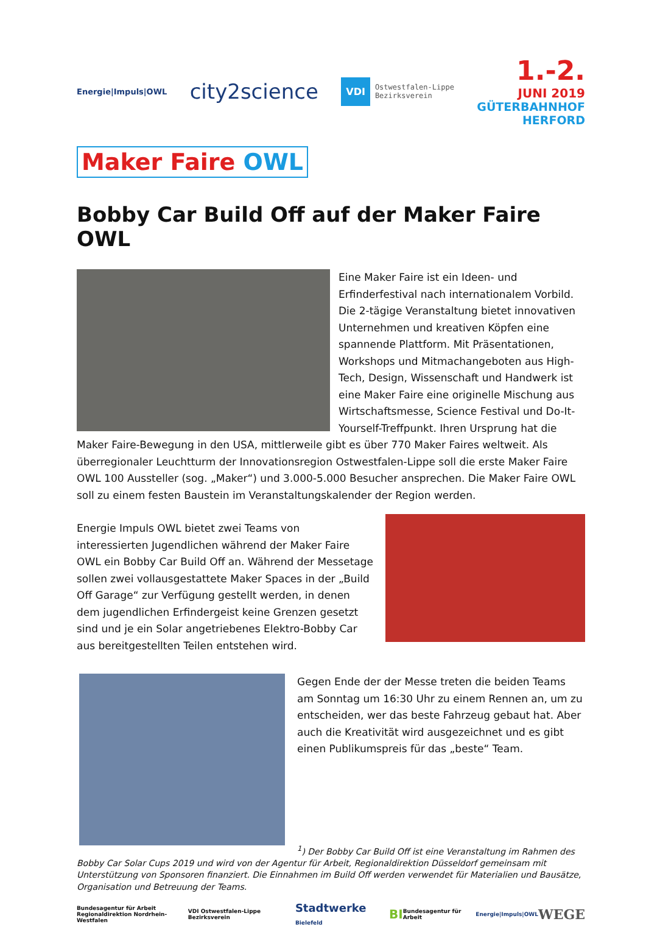Energie|Impuls|OWL
city2science
VDI Ostwestfalen-Lippe
Bezirksverein
1.-2.
JUNI 2019
GÜTERBAHNHOF
HERFORD
Maker Faire OWL
Bobby Car Build Off auf der Maker Faire OWL
Eine Maker Faire ist ein Ideen- und Erfinderfestival nach internationalem Vorbild. Die 2-tägige Veranstaltung bietet innovativen Unternehmen und kreativen Köpfen eine spannende Plattform. Mit Präsentationen, Workshops und Mitmachangeboten aus High-Tech, Design, Wissenschaft und Handwerk ist eine Maker Faire eine originelle Mischung aus Wirtschaftsmesse, Science Festival und Do-It-Yourself-Treffpunkt. Ihren Ursprung hat die Maker Faire-Bewegung in den USA, mittlerweile gibt es über 770 Maker Faires weltweit. Als überregionaler Leuchtturm der Innovationsregion Ostwestfalen-Lippe soll die erste Maker Faire OWL 100 Aussteller (sog. „Maker“) und 3.000-5.000 Besucher ansprechen. Die Maker Faire OWL soll zu einem festen Baustein im Veranstaltungskalender der Region werden.
Energie Impuls OWL bietet zwei Teams von interessierten Jugendlichen während der Maker Faire OWL ein Bobby Car Build Off an. Während der Messetage sollen zwei vollausgestattete Maker Spaces in der „Build Off Garage“ zur Verfügung gestellt werden, in denen dem jugendlichen Erfindergeist keine Grenzen gesetzt sind und je ein Solar angetriebenes Elektro-Bobby Car aus bereitgestellten Teilen entstehen wird.
Gegen Ende der der Messe treten die beiden Teams am Sonntag um 16:30 Uhr zu einem Rennen an, um zu entscheiden, wer das beste Fahrzeug gebaut hat. Aber auch die Kreativität wird ausgezeichnet und es gibt einen Publikumspreis für das „beste“ Team.
<sup>1</sup>) Der Bobby Car Build Off ist eine Veranstaltung im Rahmen des Bobby Car Solar Cups 2019 und wird von der Agentur für Arbeit, Regionaldirektion Düsseldorf gemeinsam mit Unterstützung von Sponsoren finanziert. Die Einnahmen im Build Off werden verwendet für Materialien und Bausätze, Organisation und Betreuung der Teams.
Bundesagentur für Arbeit
Regionaldirektion Nordrhein-Westfalen VDI Ostwestfalen-Lippe Bezirksverein Stadtwerke Bielefeld BI Bundesagentur für Arbeit Energie|Impuls|OWL WEGE